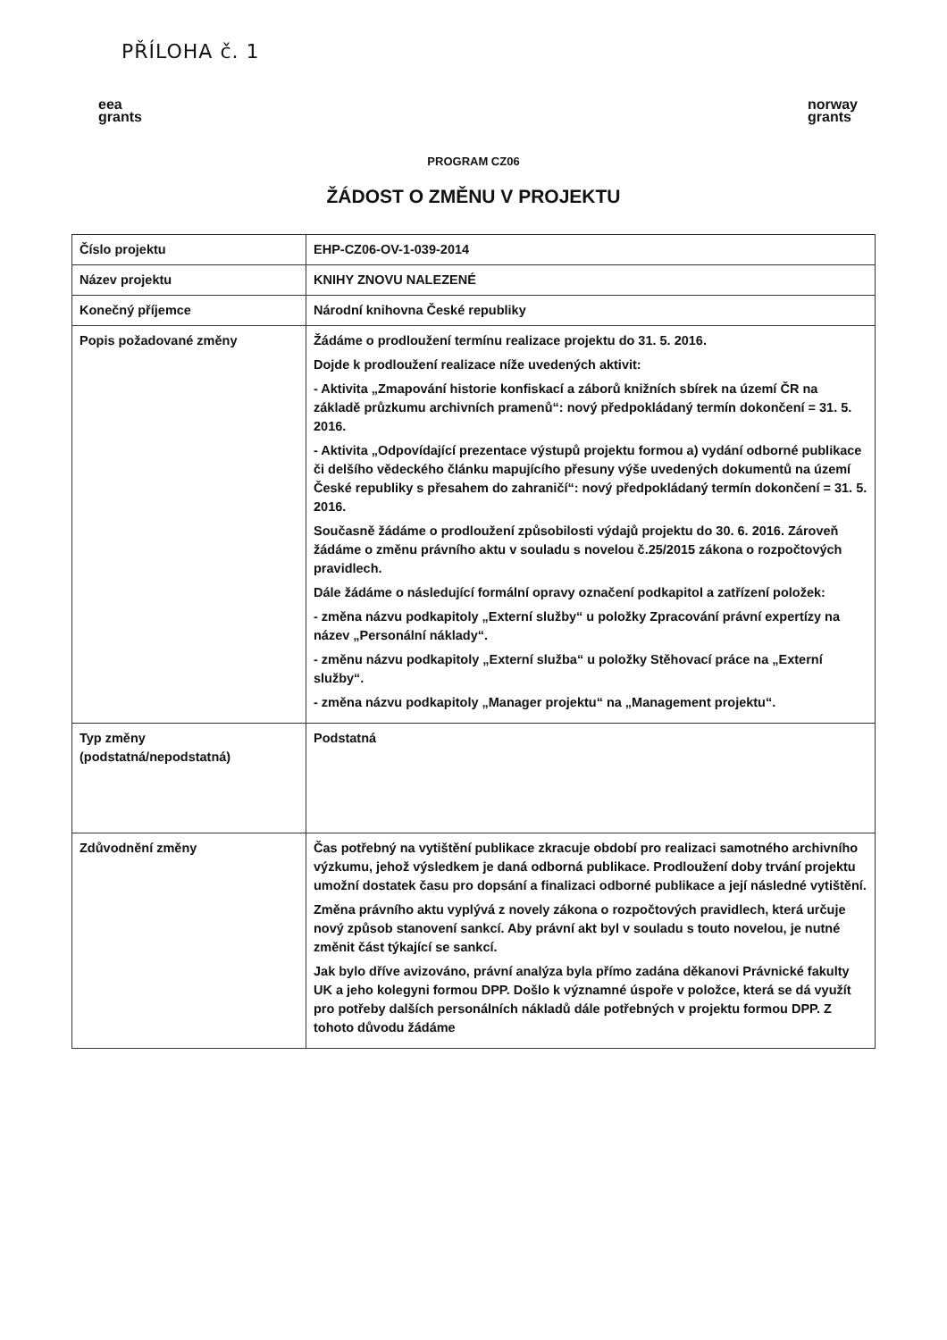PŘÍLOHA č. 1
eea
grants
norway
grants
PROGRAM CZ06
ŽÁDOST O ZMĚNU V PROJEKTU
| Číslo projektu | EHP-CZ06-OV-1-039-2014 |
| Název projektu | KNIHY ZNOVU NALEZENÉ |
| Konečný příjemce | Národní knihovna České republiky |
| Popis požadované změny | Žádáme o prodloužení termínu realizace projektu do 31. 5. 2016. Dojde k prodloužení realizace níže uvedených aktivit: - Aktivita „Zmapování historie konfiskací a záborů knižních sbírek na území ČR na základě průzkumu archivních pramenů“: nový předpokládaný termín dokončení = 31. 5. 2016. - Aktivita „Odpovídající prezentace výstupů projektu formou a) vydání odborné publikace či delšího vědeckého článku mapujícího přesuny výše uvedených dokumentů na území České republiky s přesahem do zahraničí“: nový předpokládaný termín dokončení = 31. 5. 2016. Současně žádáme o prodloužení způsobilosti výdajů projektu do 30. 6. 2016. Zároveň žádáme o změnu právního aktu v souladu s novelou č.25/2015 zákona o rozpočtových pravidlech. Dále žádáme o následující formální opravy označení podkapitol a zatřízení položek: - změna názvu podkapitoly „Externí služby“ u položky Zpracování právní expertízy na název „Personální náklady“. - změnu názvu podkapitoly „Externí služba“ u položky Stěhovací práce na „Externí služby“. - změna názvu podkapitoly „Manager projektu“ na „Management projektu“. |
| Typ změny (podstatná/nepodstatná) | Podstatná |
| Zdůvodnění změny | Čas potřebný na vytištění publikace zkracuje období pro realizaci samotného archivního výzkumu, jehož výsledkem je daná odborná publikace. Prodloužení doby trvání projektu umožní dostatek času pro dopsání a finalizaci odborné publikace a její následné vytištění. Změna právního aktu vyplývá z novely zákona o rozpočtových pravidlech, která určuje nový způsob stanovení sankcí. Aby právní akt byl v souladu s touto novelou, je nutné změnit část týkající se sankcí. Jak bylo dříve avizováno, právní analýza byla přímo zadána děkanovi Právnické fakulty UK a jeho kolegyni formou DPP. Došlo k významné úspoře v položce, která se dá využít pro potřeby dalších personálních nákladů dále potřebných v projektu formou DPP. Z tohoto důvodu žádáme |